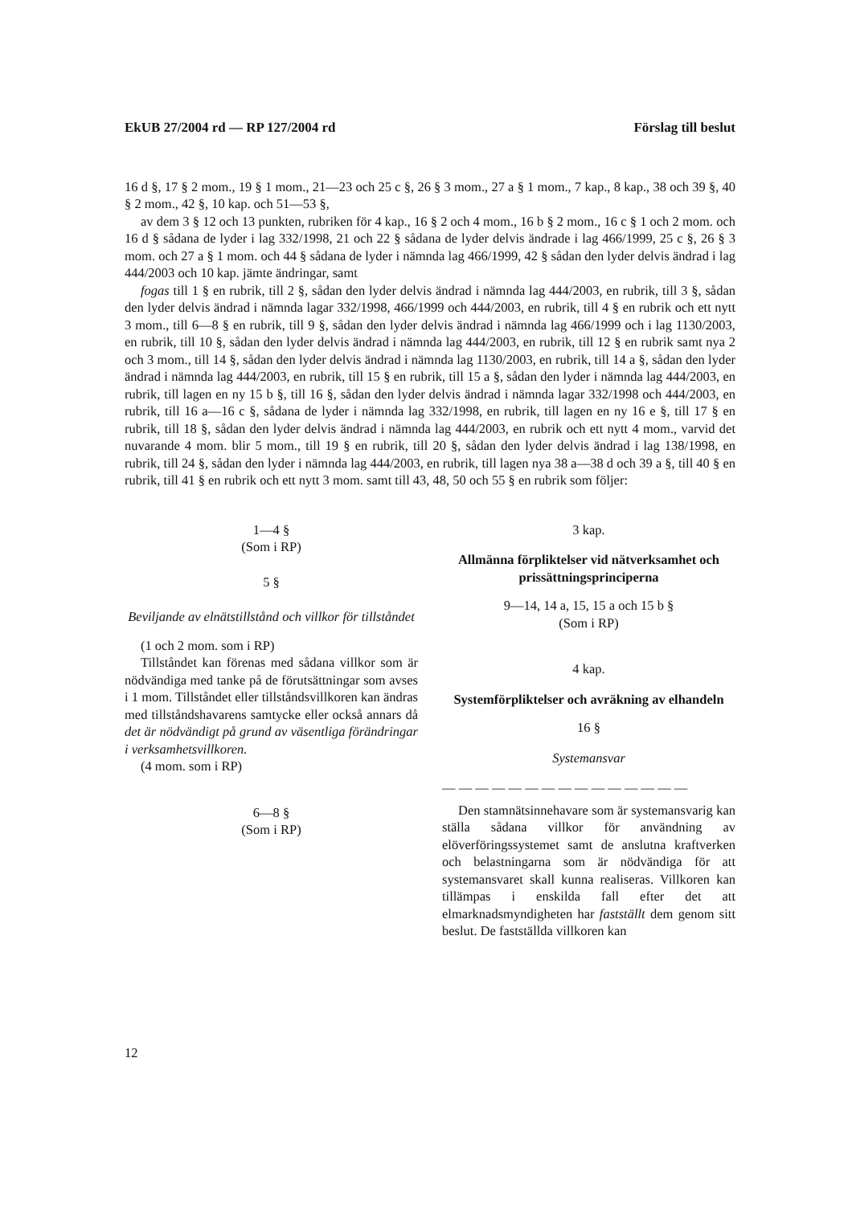EkUB 27/2004 rd — RP 127/2004 rd Förslag till beslut
16 d §, 17 § 2 mom., 19 § 1 mom., 21—23 och 25 c §, 26 § 3 mom., 27 a § 1 mom., 7 kap., 8 kap., 38 och 39 §, 40 § 2 mom., 42 §, 10 kap. och 51—53 §,
av dem 3 § 12 och 13 punkten, rubriken för 4 kap., 16 § 2 och 4 mom., 16 b § 2 mom., 16 c § 1 och 2 mom. och 16 d § sådana de lyder i lag 332/1998, 21 och 22 § sådana de lyder delvis ändrade i lag 466/1999, 25 c §, 26 § 3 mom. och 27 a § 1 mom. och 44 § sådana de lyder i nämnda lag 466/1999, 42 § sådan den lyder delvis ändrad i lag 444/2003 och 10 kap. jämte ändringar, samt
fogas till 1 § en rubrik, till 2 §, sådan den lyder delvis ändrad i nämnda lag 444/2003, en rubrik, till 3 §, sådan den lyder delvis ändrad i nämnda lagar 332/1998, 466/1999 och 444/2003, en rubrik, till 4 § en rubrik och ett nytt 3 mom., till 6—8 § en rubrik, till 9 §, sådan den lyder delvis ändrad i nämnda lag 466/1999 och i lag 1130/2003, en rubrik, till 10 §, sådan den lyder delvis ändrad i nämnda lag 444/2003, en rubrik, till 12 § en rubrik samt nya 2 och 3 mom., till 14 §, sådan den lyder delvis ändrad i nämnda lag 1130/2003, en rubrik, till 14 a §, sådan den lyder ändrad i nämnda lag 444/2003, en rubrik, till 15 § en rubrik, till 15 a §, sådan den lyder i nämnda lag 444/2003, en rubrik, till lagen en ny 15 b §, till 16 §, sådan den lyder delvis ändrad i nämnda lagar 332/1998 och 444/2003, en rubrik, till 16 a—16 c §, sådana de lyder i nämnda lag 332/1998, en rubrik, till lagen en ny 16 e §, till 17 § en rubrik, till 18 §, sådan den lyder delvis ändrad i nämnda lag 444/2003, en rubrik och ett nytt 4 mom., varvid det nuvarande 4 mom. blir 5 mom., till 19 § en rubrik, till 20 §, sådan den lyder delvis ändrad i lag 138/1998, en rubrik, till 24 §, sådan den lyder i nämnda lag 444/2003, en rubrik, till lagen nya 38 a—38 d och 39 a §, till 40 § en rubrik, till 41 § en rubrik och ett nytt 3 mom. samt till 43, 48, 50 och 55 § en rubrik som följer:
1—4 §
(Som i RP)
5 §
Beviljande av elnätstillstånd och villkor för tillståndet
(1 och 2 mom. som i RP)
Tillståndet kan förenas med sådana villkor som är nödvändiga med tanke på de förutsättningar som avses i 1 mom. Tillståndet eller tillståndsvillkoren kan ändras med tillståndshavarens samtycke eller också annars då det är nödvändigt på grund av väsentliga förändringar i verksamhetsvillkoren.
(4 mom. som i RP)
6—8 §
(Som i RP)
3 kap.
Allmänna förpliktelser vid nätverksamhet och prissättningsprinciperna
9—14, 14 a, 15, 15 a och 15 b §
(Som i RP)
4 kap.
Systemförpliktelser och avräkning av elhandeln
16 §
Systemansvar
— — — — — — — — — — — — — — —
Den stamnätsinnehavare som är systemansvarig kan ställa sådana villkor för användning av elöverföringssystemet samt de anslutna kraftverken och belastningarna som är nödvändiga för att systemansvaret skall kunna realiseras. Villkoren kan tillämpas i enskilda fall efter det att elmarknadsmyndigheten har fastställt dem genom sitt beslut. De fastställda villkoren kan
12